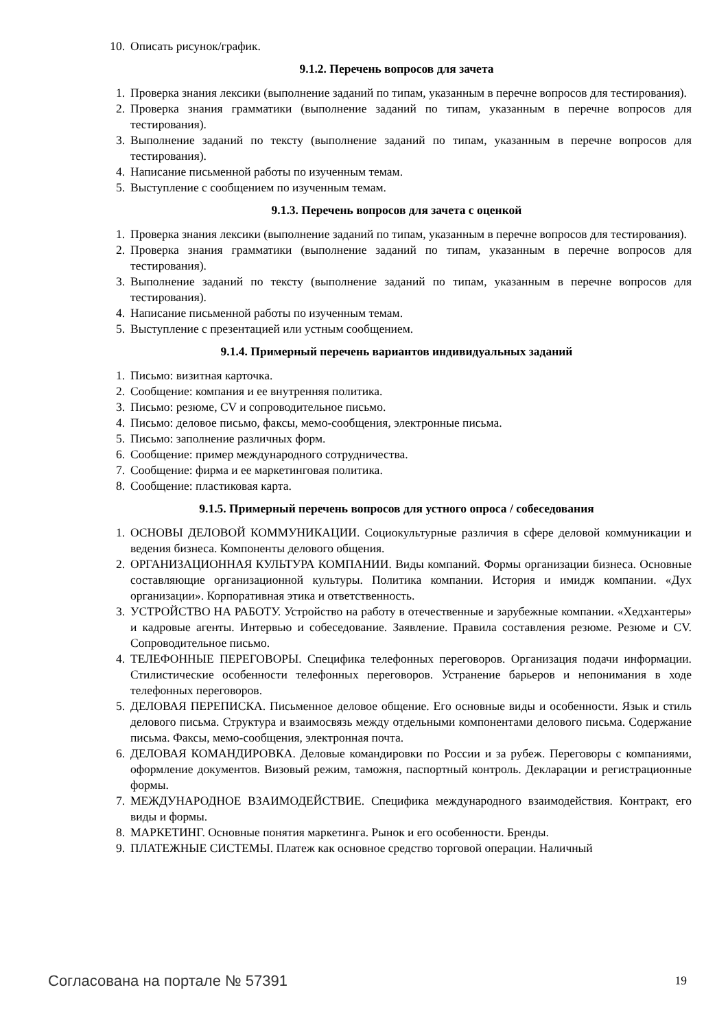10. Описать рисунок/график.
9.1.2. Перечень вопросов для зачета
1. Проверка знания лексики (выполнение заданий по типам, указанным в перечне вопросов для тестирования).
2. Проверка знания грамматики (выполнение заданий по типам, указанным в перечне вопросов для тестирования).
3. Выполнение заданий по тексту (выполнение заданий по типам, указанным в перечне вопросов для тестирования).
4. Написание письменной работы по изученным темам.
5. Выступление с сообщением по изученным темам.
9.1.3. Перечень вопросов для зачета с оценкой
1. Проверка знания лексики (выполнение заданий по типам, указанным в перечне вопросов для тестирования).
2. Проверка знания грамматики (выполнение заданий по типам, указанным в перечне вопросов для тестирования).
3. Выполнение заданий по тексту (выполнение заданий по типам, указанным в перечне вопросов для тестирования).
4. Написание письменной работы по изученным темам.
5. Выступление с презентацией или устным сообщением.
9.1.4. Примерный перечень вариантов индивидуальных заданий
1. Письмо: визитная карточка.
2. Сообщение: компания и ее внутренняя политика.
3. Письмо: резюме, CV и сопроводительное письмо.
4. Письмо: деловое письмо, факсы, мемо-сообщения, электронные письма.
5. Письмо: заполнение различных форм.
6. Сообщение: пример международного сотрудничества.
7. Сообщение: фирма и ее маркетинговая политика.
8. Сообщение: пластиковая карта.
9.1.5. Примерный перечень вопросов для устного опроса / собеседования
1. ОСНОВЫ ДЕЛОВОЙ КОММУНИКАЦИИ. Социокультурные различия в сфере деловой коммуникации и ведения бизнеса. Компоненты делового общения.
2. ОРГАНИЗАЦИОННАЯ КУЛЬТУРА КОМПАНИИ. Виды компаний. Формы организации бизнеса. Основные составляющие организационной культуры. Политика компании. История и имидж компании. «Дух организации». Корпоративная этика и ответственность.
3. УСТРОЙСТВО НА РАБОТУ. Устройство на работу в отечественные и зарубежные компании. «Хедхантеры» и кадровые агенты. Интервью и собеседование. Заявление. Правила составления резюме. Резюме и CV. Сопроводительное письмо.
4. ТЕЛЕФОННЫЕ ПЕРЕГОВОРЫ. Специфика телефонных переговоров. Организация подачи информации. Стилистические особенности телефонных переговоров. Устранение барьеров и непонимания в ходе телефонных переговоров.
5. ДЕЛОВАЯ ПЕРЕПИСКА. Письменное деловое общение. Его основные виды и особенности. Язык и стиль делового письма. Структура и взаимосвязь между отдельными компонентами делового письма. Содержание письма. Факсы, мемо-сообщения, электронная почта.
6. ДЕЛОВАЯ КОМАНДИРОВКА. Деловые командировки по России и за рубеж. Переговоры с компаниями, оформление документов. Визовый режим, таможня, паспортный контроль. Декларации и регистрационные формы.
7. МЕЖДУНАРОДНОЕ ВЗАИМОДЕЙСТВИЕ. Специфика международного взаимодействия. Контракт, его виды и формы.
8. МАРКЕТИНГ. Основные понятия маркетинга. Рынок и его особенности. Бренды.
9. ПЛАТЕЖНЫЕ СИСТЕМЫ. Платеж как основное средство торговой операции. Наличный
Согласована на портале № 57391 19